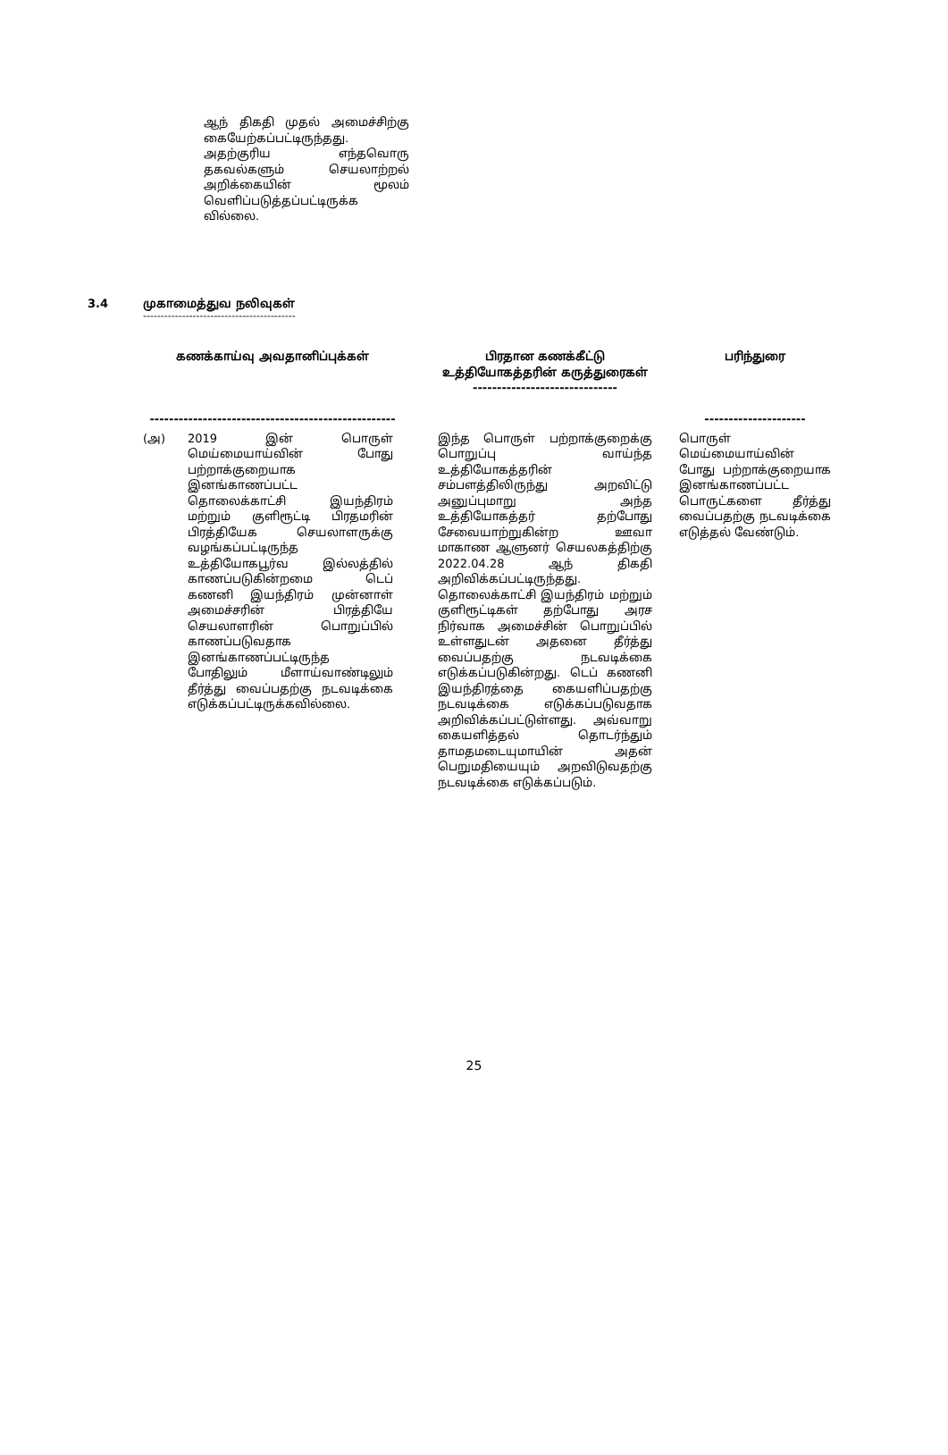ஆந் திகதி முதல் அமைச்சிற்கு கையேற்கப்பட்டிருந்தது. அதற்குரிய எந்தவொரு தகவல்களும் செயலாற்றல் அறிக்கையின் மூலம் வெளிப்படுத்தப்பட்டிருக்க வில்லை.
3.4 முகாமைத்துவ நலிவுகள்
-------------------------------------------
| கணக்காய்வு அவதானிப்புக்கள் --------------------------------------------------- | பிரதான கணக்கீட்டு உத்தியோகத்தரின் கருத்துரைகள் ------------------------------ | பரிந்துரை --------------------- |
| --- | --- | --- |
| (அ) 2019 இன் பொருள் மெய்மையாய்வின் போது பற்றாக்குறையாக இனங்காணப்பட்ட தொலைக்காட்சி இயந்திரம் மற்றும் குளிரூட்டி பிரதமரின் பிரத்தியேக செயலாளருக்கு வழங்கப்பட்டிருந்த உத்தியோகபூர்வ இல்லத்தில் காணப்படுகின்றமை டெப் கணனி இயந்திரம் முன்னாள் அமைச்சரின் பிரத்தியே செயலாளரின் பொறுப்பில் காணப்படுவதாக இனங்காணப்பட்டிருந்த போதிலும் மீளாய்வாண்டிலும் தீர்த்து வைப்பதற்கு நடவடிக்கை எடுக்கப்பட்டிருக்கவில்லை. | இந்த பொருள் பற்றாக்குறைக்கு பொறுப்பு வாய்ந்த உத்தியோகத்தரின் சம்பளத்திலிருந்து அறவிட்டு அனுப்புமாறு அந்த உத்தியோகத்தர் தற்போது சேவையாற்றுகின்ற ஊவா மாகாண ஆளுனர் செயலகத்திற்கு 2022.04.28 ஆந் திகதி அறிவிக்கப்பட்டிருந்தது. தொலைக்காட்சி இயந்திரம் மற்றும் குளிரூட்டிகள் தற்போது அரச நிர்வாக அமைச்சின் பொறுப்பில் உள்ளதுடன் அதனை தீர்த்து வைப்பதற்கு நடவடிக்கை எடுக்கப்படுகின்றது. டெப் கணனி இயந்திரத்தை கையளிப்பதற்கு நடவடிக்கை எடுக்கப்படுவதாக அறிவிக்கப்பட்டுள்ளது. அவ்வாறு கையளித்தல் தொடர்ந்தும் தாமதமடையுமாயின் அதன் பெறுமதியையும் அறவிடுவதற்கு நடவடிக்கை எடுக்கப்படும். | பொருள் மெய்மையாய்வின் போது பற்றாக்குறையாக இனங்காணப்பட்ட பொருட்களை தீர்த்து வைப்பதற்கு நடவடிக்கை எடுத்தல் வேண்டும். |
25